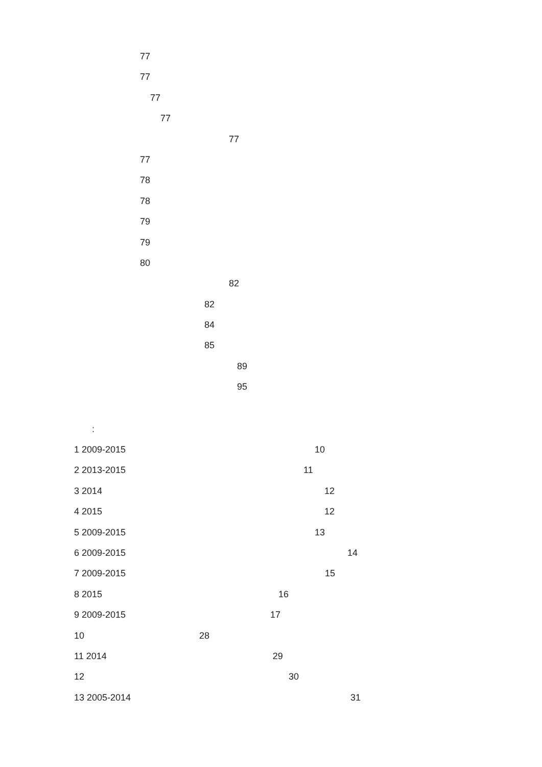77
77
77
77
77
77
78
78
79
79
80
82
82
84
85
89
95
:
1 2009-2015 10
2 2013-2015 11
3 2014 12
4 2015 12
5 2009-2015 13
6 2009-2015 14
7 2009-2015 15
8 2015 16
9 2009-2015 17
10 28
11 2014 29
12 30
13 2005-2014 31